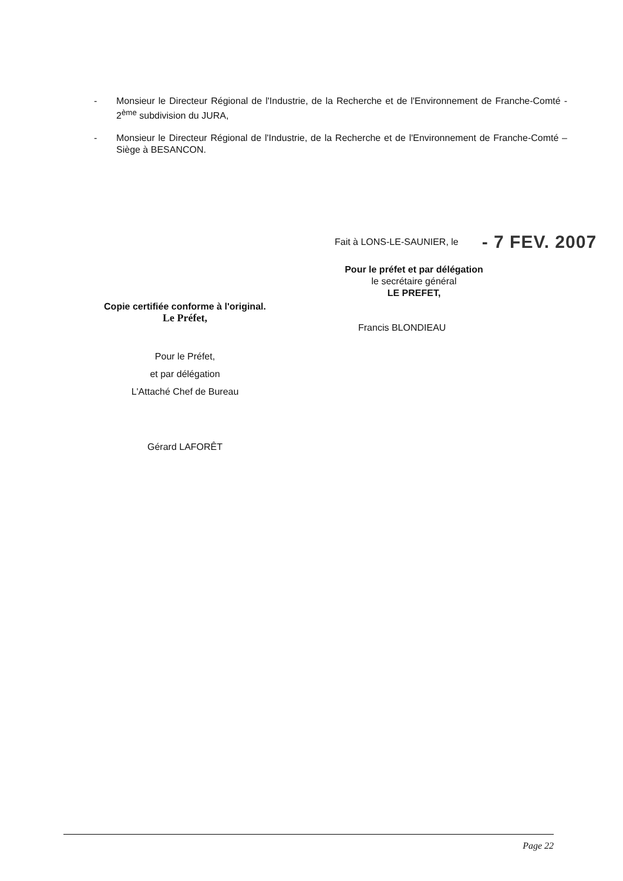- Monsieur le Directeur Régional de l'Industrie, de la Recherche et de l'Environnement de Franche-Comté - 2<sup>ème</sup> subdivision du JURA,
- Monsieur le Directeur Régional de l'Industrie, de la Recherche et de l'Environnement de Franche-Comté – Siège à BESANCON.
Copie certifiée conforme à l'original.
Le Préfet,
Pour le Préfet,
et par délégation
L'Attaché Chef de Bureau
Gérard LAFORÊT
Fait à LONS-LE-SAUNIER, le - 7 FEV. 2007
Pour le préfet et par délégation
le secrétaire général
LE PREFET,
Francis BLONDIEAU
Page 22